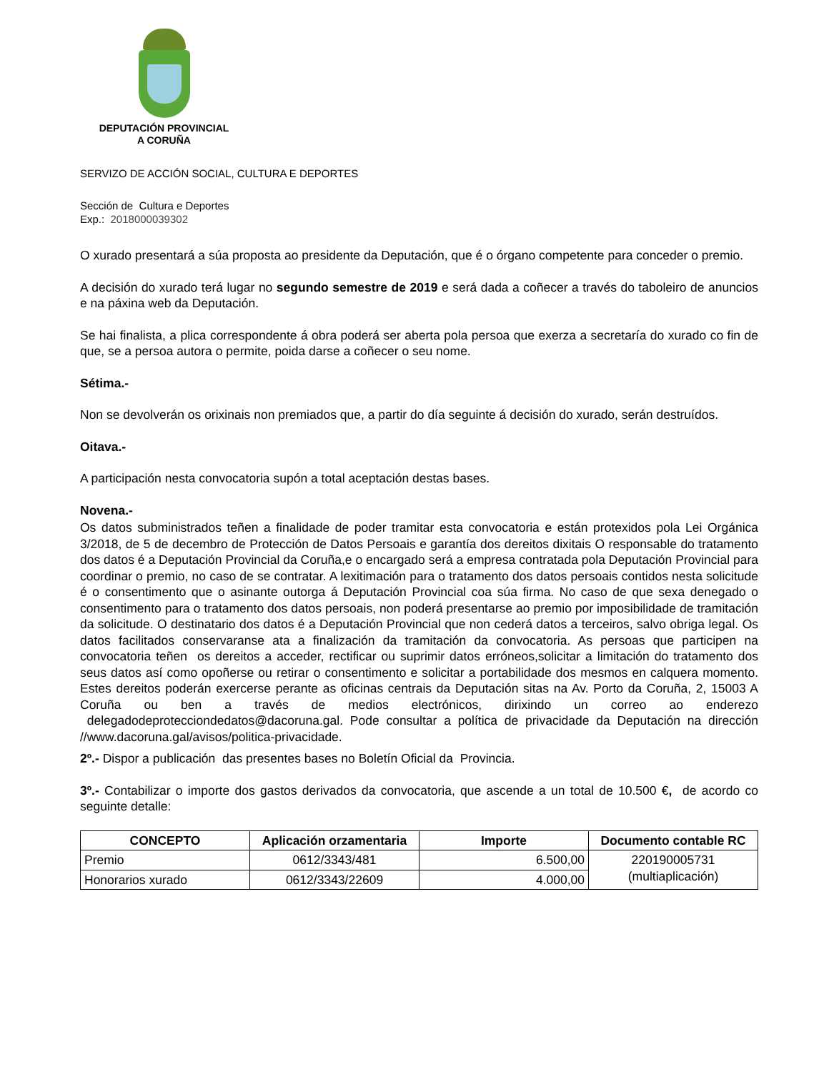DEPUTACIÓN PROVINCIAL
A CORUÑA
SERVIZO DE ACCIÓN SOCIAL, CULTURA E DEPORTES
Sección de Cultura e Deportes
Exp.: 2018000039302
O xurado presentará a súa proposta ao presidente da Deputación, que é o órgano competente para conceder o premio.
A decisión do xurado terá lugar no segundo semestre de 2019 e será dada a coñecer a través do taboleiro de anuncios e na páxina web da Deputación.
Se hai finalista, a plica correspondente á obra poderá ser aberta pola persoa que exerza a secretaría do xurado co fin de que, se a persoa autora o permite, poida darse a coñecer o seu nome.
Sétima.-
Non se devolverán os orixinais non premiados que, a partir do día seguinte á decisión do xurado, serán destruídos.
Oitava.-
A participación nesta convocatoria supón a total aceptación destas bases.
Novena.-
Os datos subministrados teñen a finalidade de poder tramitar esta convocatoria e están protexidos pola Lei Orgánica 3/2018, de 5 de decembro de Protección de Datos Persoais e garantía dos dereitos dixitais O responsable do tratamento dos datos é a Deputación Provincial da Coruña,e o encargado será a empresa contratada pola Deputación Provincial para coordinar o premio, no caso de se contratar. A lexitimación para o tratamento dos datos persoais contidos nesta solicitude é o consentimento que o asinante outorga á Deputación Provincial coa súa firma. No caso de que sexa denegado o consentimento para o tratamento dos datos persoais, non poderá presentarse ao premio por imposibilidade de tramitación da solicitude. O destinatario dos datos é a Deputación Provincial que non cederá datos a terceiros, salvo obriga legal. Os datos facilitados conservaranse ata a finalización da tramitación da convocatoria. As persoas que participen na convocatoria teñen os dereitos a acceder, rectificar ou suprimir datos erróneos,solicitar a limitación do tratamento dos seus datos así como opoñerse ou retirar o consentimento e solicitar a portabilidade dos mesmos en calquera momento. Estes dereitos poderán exercerse perante as oficinas centrais da Deputación sitas na Av. Porto da Coruña, 2, 15003 A Coruña ou ben a través de medios electrónicos, dirixindo un correo ao enderezo delegadodeprotecciondedatos@dacoruna.gal. Pode consultar a política de privacidade da Deputación na dirección //www.dacoruna.gal/avisos/politica-privacidade.
2º.- Dispor a publicación das presentes bases no Boletín Oficial da Provincia.
3º.- Contabilizar o importe dos gastos derivados da convocatoria, que ascende a un total de 10.500 €, de acordo co seguinte detalle:
| CONCEPTO | Aplicación orzamentaria | Importe | Documento contable RC |
| --- | --- | --- | --- |
| Premio | 0612/3343/481 | 6.500,00 | 220190005731 (multiaplicación) |
| Honorarios xurado | 0612/3343/22609 | 4.000,00 | |